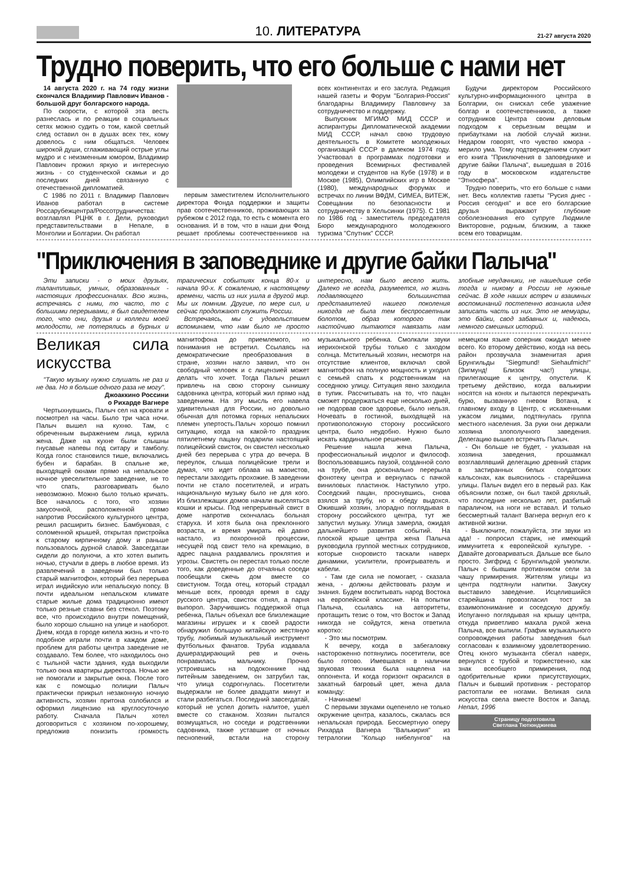10. ЛИТЕРАТУРА
21-27 августа 2020
Трудно поверить, что его больше с нами нет
14 августа 2020 г. на 74 году жизни скончался Владимир Павлович Иванов - большой друг болгарского народа.
По скорости, с которой эта весть разнеслась и по реакции в социальных сетях можно судить о том, какой светлый след оставил он в душах всех тех, кому довелось с ним общаться. Человек широкой души, сглаживающий острые углы мудро и с неизменным юмором, Владимир Павлович прожил яркую и интересную жизнь - со студенческой скамьи и до последних дней связанную с отечественной дипломатией.
С 1986 по 2011 г. Владимир Павлович Иванов работал в системе Россарубежцентра/Россотрудничества: возглавлял РЦНК в г. Дели, руководил представительствами в Непале, в Монголии и Болгарии. Он работал
первым заместителем Исполнительного директора Фонда поддержки и защиты прав соотечественников, проживающих за рубежом с 2012 года, то есть с момента его основания. И в том, что в наши дни Фонд решает проблемы соотечественников на всех континентах и его заслуга. Редакция нашей газеты и Форум "Болгария-Россия" благодарны Владимиру Павловичу за сотрудничество и поддержку.
Выпускник МГИМО МИД СССР и аспирантуры Дипломатической академии МИД СССР, начал свою трудовую деятельность в Комитете молодежных организаций СССР в далеком 1974 году. Участвовал в программах подготовки и проведения Всемирных фестивалей молодежи и студентов на Кубе (1978) и в Москве (1985), Олимпийских игр в Москве (1980), международных форумах и встречах по линии ВФДМ, СИМЕА, ВИТЕЖ, Совещании по безопасности и сотрудничеству в Хельсинки (1975). С 1981 по 1986 год - заместитель председателя Бюро международного молодежного туризма "Спутник" СССР.
Будучи директором Российского культурно-информационного центра в Болгарии, он снискал себе уважение болгар и соотечественников, а также сотрудников Центра своим деловым подходом к серьезным вещам и прибаутками на любой случай жизни. Недаром говорят, что чувство юмора - мерило ума. Тому подтверждением служит его книга "Приключения в заповеднике и другие байки Палыча", вышедшая в 2016 году в московском издательстве "Этносфера".
Трудно поверить, что его больше с нами нет. Весь коллектив газеты "Русия днес - Россия сегодня" и все его болгарские друзья выражают глубокие соболезнования его супруге Людмиле Викторовне, родным, близким, а также всем его товарищам.
"Приключения в заповеднике и другие байки Палыча"
Эти записки - о моих друзьях, талантливых, умных, образованных - настоящих профессионалах. Всю жизнь, встречаясь с ними, то часто, то с большими перерывами, я был свидетелем того, что они, друзья и коллеги моей молодости, не потерялись в бурных и трагических событиях конца 80-х и начала 90-х. К сожалению, к настоящему времени, часть из них ушла в другой мир. Мы их помним. Другие, по мере сил, и сейчас продолжают служить России.
Встречаясь, мы с удовольствием вспоминаем, что нам было не просто интересно, нам было весело жить. Далеко не всегда, разумеется, но жизнь подавляющего большинства представителей нашего поколения никогда не была тем беспросветным болотом, образ которого так настойчиво пытаются навязать нам злобные неудачники, не нашедшие себя тогда и никому в России не нужные сейчас. В ходе наших встреч и взаимных воспоминаний постепенно возникла идея записать часть из них. Это не мемуары, это байки, свод забавных и, надеюсь, немного смешных историй.
Великая сила искусства
"Такую музыку нужно слушать не раз и не два. Но я больше одного раза не могу".
Джоаккино Россини
о Рихарде Вагнере
Чертыхнувшись, Палыч сел на кровати и посмотрел на часы. Было три часа ночи. Палыч вышел на кухню. Там, с обреченным выражением лица, курила жена. Даже на кухне были слышны гнусавые напевы под ситару и тамболу. Когда голос становился тише, включались бубен и барабан. В спальне же, выходящей окнами прямо на непальское ночное увеселительное заведение, не то что спать, разговаривать было невозможно. Можно было только кричать. Все началось с того, что хозяин закусочной, расположенной прямо напротив Российского культурного центра, решил расширить бизнес. Бамбуковая, с соломенной крышей, открытая пристройка к старому кирпичному дому и раньше пользовалось дурной славой. Завсегдатаи сидели до полуночи, а кто хотел выпить ночью, стучали в дверь в любое время. Из развлечений в заведении был только старый магнитофон, который без перерыва играл индийскую или непальскую попсу. В почти идеальном непальском климате старые жилые дома традиционно имеют только резные ставни без стекол. Поэтому все, что происходило внутри помещений, было хорошо слышно на улице и наоборот. Днем, когда в городе кипела жизнь и что-то подобное играли почти в каждом доме, проблем для работы центра заведение не создавало. Тем более, что находилось оно с тыльной части здания, куда выходили только окна квартиры директора. Ночью же не помогали и закрытые окна. После того как с помощью полиции Палыч практически прикрыл незаконную ночную активность, хозяин притона озлобился и оформил лицензию на круглосуточную работу. Сначала Палыч хотел договориться с хозяином по-хорошему, предложив понизить громкость магнитофона до приемлемого, но понимания не встретил. Ссылаясь на демократические преобразования в стране, хозяин нагло заявил, что он свободный человек и с лицензией может делать что хочет. Тогда Палыч решил привлечь на свою сторону сынишку садовника центра, который жил прямо над заведением. На эту мысль его навела удивительная для России, но довольно обычная для потомка горных непальских племен упертость.Палыч хорошо помнил ситуацию, когда на какой-то праздник пятилетнему пацану подарили настоящий полицейский свисток, он свистел несколько дней без перерыва с утра до вечера. В переулок, слыша полицейские трели и думая, что идет облава на маоистов, перестали заходить прохожие. В заведении почти не стало посетителей, и играть национальную музыку было не для кого. Из близлежащих домов начали выселяться кошки и крысы. Под непрерывный свист в доме напротив скончалась больная старуха. И хотя была она преклонного возраста, и время умирать ей давно настало, из похоронной процессии, несущей под свист тело на кремацию, в адрес пацана раздавались проклятия и угрозы. Свистеть он перестал только после того, как доведенные до отчаянья соседи пообещали сжечь дом вместе со свистуном. Тогда отец, который страдал меньше всех, проводя время в саду русского центра, свисток отнял, а парня выпорол. Заручившись поддержкой отца ребенка, Палыч объехал все близлежащие магазины игрушек и к своей радости обнаружил большую китайскую жестяную трубу, любимый музыкальный инструмент футбольных фанатов. Труба издавала душераздирающий рев и очень понравилась мальчику. Прочно устроившись на подоконнике над питейным заведением, он затрубил так, что улица содрогнулась. Посетители выдержали не более двадцати минут и стали разбегаться. Последний завсегдатай, который не успел допить налитое, ушел вместе со стаканом. Хозяин пытался возмущаться, но соседи и родственники садовника, также уставшие от ночных песнопений, встали на сторону музыкального ребенка. Смолкали звуки иерихонской трубы только с заходом солнца. Мстительный хозяин, несмотря на отсутствие клиентов, включал свой магнитофон на полную мощность и уходил с семьей спать к родственникам на соседнюю улицу. Ситуация явно заходила в тупик. Рассчитывать на то, что пацан сможет продержаться еще несколько дней, не подорвав свое здоровье, было нельзя. Ночевать в гостиной, выходящей на противоположную сторону российского центра, было неудобно. Нужно было искать кардинальное решение.
Решение нашла жена Палыча, профессиональный индолог и философ. Воспользовавшись паузой, созданной соло на трубе, она досконально перерыла фонотеку центра и вернулась с пачкой виниловых пластинок. Наступило утро. Соседский пацан, проснувшись, снова взялся за трубу, но к обеду выдохся. Оживший хозяин, злорадно поглядывая в сторону российского центра, тут же запустил музыку. Улица замерла, ожидая дальнейшего развития событий. На плоской крыше центра жена Палыча руководила группой местных сотрудников, которые сноровисто таскали наверх динамики, усилители, проигрыватель и кабели.
- Там где сила не помогает, - сказала жена, - должны действовать разум и знания. Будем воспитывать народ Востока на европейской классике. На попытки Палыча, ссылаясь на авторитеты, протащить тезис о том, что Восток и Запад никогда не сойдутся, жена ответила коротко:
- Это мы посмотрим.
К вечеру, когда в забегаловку настороженно потянулись посетители, все было готово. Имевшаяся в наличии звуковая техника была нацелена на оппонента. И когда горизонт окрасился в закатный багровый цвет, жена дала команду:
- Начинаем!
С первыми звуками оцепенело не только окружение центра, казалось, сжалась вся непальская природа. Бессмертную оперу Рихарда Вагнера "Валькирия" из тетралогии "Кольцо нибелунгов" на немецком языке соперник ожидал менее всего. Ко второму действию, когда на весь район прозвучала знаменитая ария Брунгильды "Siegmund! Siehaufmich!" (Зигмунд! Близок час!) улицы, прилегающие к центру, опустели. К третьему действию, когда валькирии носятся на конях и пытаются перекричать бурю, вызванную гневом Вотана, к главному входу в Центр, с искаженными ужасом лицами, подтянулась группа местного населения. За руки они держали хозяина злополучного заведения. Делегацию вышел встречать Палыч.
- Он больше не будет, - указывая на хозяина заведения, прошамкал возглавлявший делегацию древний старик в застиранных белых солдатских кальсонах, как выяснилось - старейшина улицы. Палыч видел его в первый раз. Как объяснили позже, он был такой дряхлый, что последние несколько лет, разбитый параличом, на ноги не вставал. И только бессмертный талант Вагнера вернул его к активной жизни.
- Выключите, пожалуйста, эти звуки из ада! - попросил старик, не имеющий иммунитета к европейской культуре. - Давайте договариваться. Дальше все было просто. Зигфрид с Брунгильдой умолкли. Палыч с бывшим противником сели за чашу примирения. Жителям улицы из центра подтянули напитки. Закуску выставило заведение. Исцелившийся старейшина провозгласил тост за взаимопонимание и соседскую дружбу. Испуганно поглядывая на крышу центра, откуда приветливо махала рукой жена Палыча, все выпили. График музыкального сопровождения работы заведения был согласован к взаимному удовлетворению. Отец юного музыканта сбегал наверх, вернулся с трубой и торжественно, как знак всеобщего примирения, под одобрительные крики присутствующих, Палыч и бывший противник - ресторатор растоптали ее ногами. Великая сила искусства свела вместе Восток и Запад. Непал, 1996
Страницу подготовила
Светлана Тютюнджиева